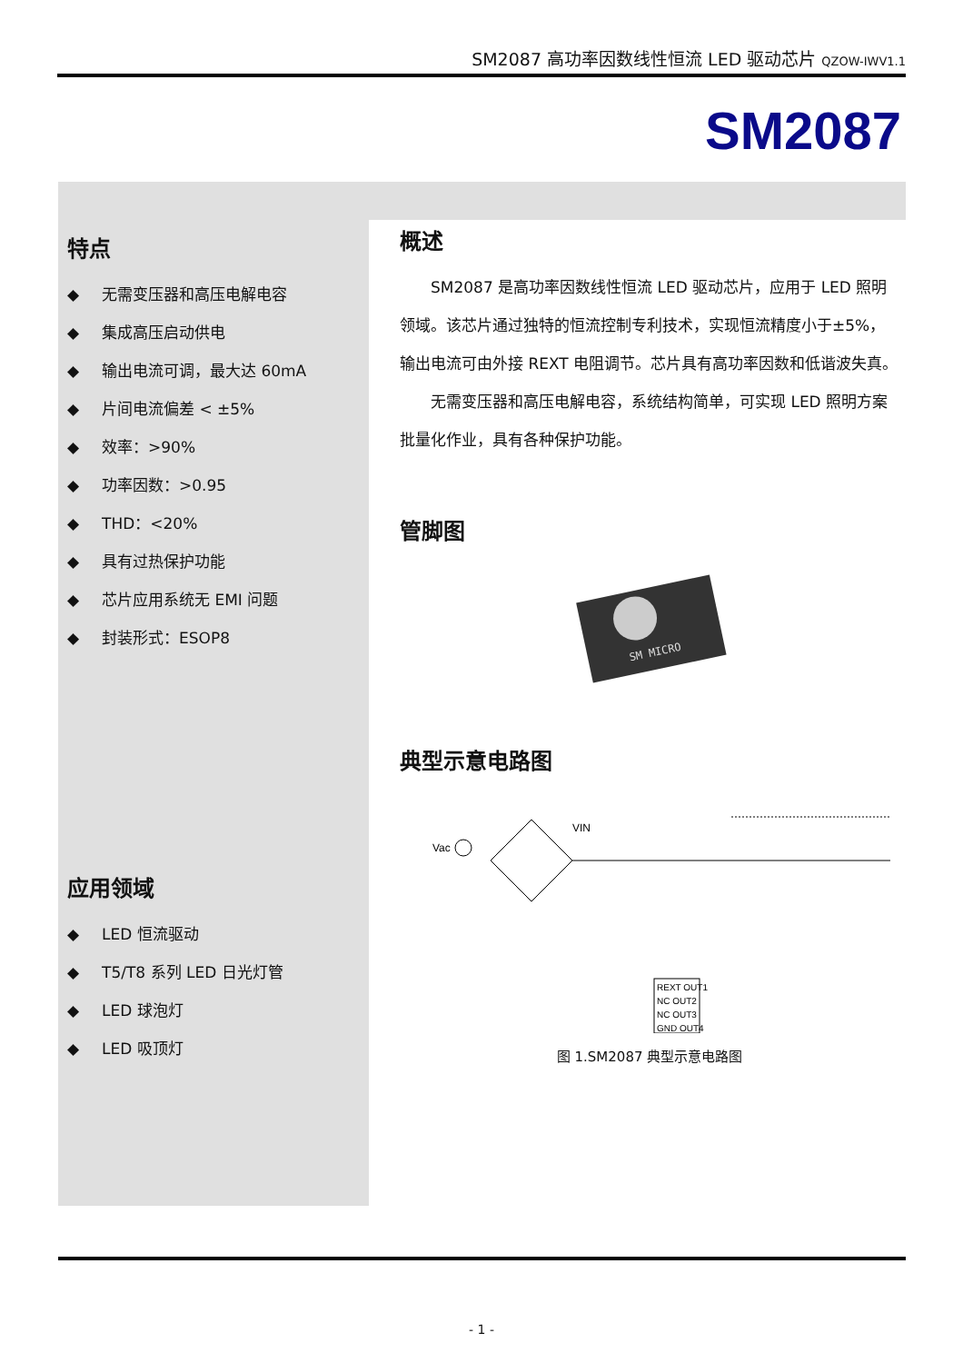SM2087 高功率因数线性恒流 LED 驱动芯片 QZOW-IWV1.1
SM2087
特点
◆ 无需变压器和高压电解电容
◆ 集成高压启动供电
◆ 输出电流可调，最大达 60mA
◆ 片间电流偏差 < ±5%
◆ 效率：>90%
◆ 功率因数：>0.95
◆ THD：<20%
◆ 具有过热保护功能
◆ 芯片应用系统无 EMI 问题
◆ 封装形式：ESOP8
应用领域
◆ LED 恒流驱动
◆ T5/T8 系列 LED 日光灯管
◆ LED 球泡灯
◆ LED 吸顶灯
概述
SM2087 是高功率因数线性恒流 LED 驱动芯片，应用于 LED 照明领域。该芯片通过独特的恒流控制专利技术，实现恒流精度小于±5%，输出电流可由外接 REXT 电阻调节。芯片具有高功率因数和低谐波失真。
无需变压器和高压电解电容，系统结构简单，可实现 LED 照明方案批量化作业，具有各种保护功能。
管脚图
SM MICRO
典型示意电路图
Vac
VIN
REXT OUT1
NC OUT2
NC OUT3
GND OUT4
图 1.SM2087 典型示意电路图
- 1 -